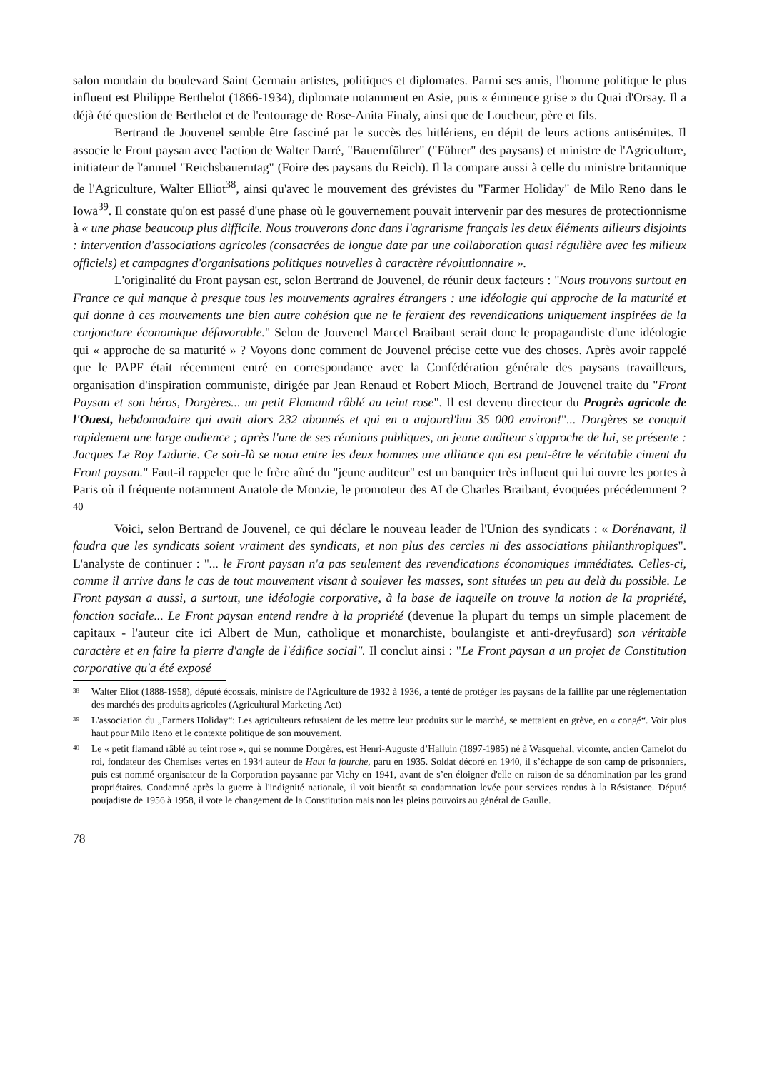salon mondain du boulevard Saint Germain artistes, politiques et diplomates. Parmi ses amis, l'homme politique le plus influent est Philippe Berthelot (1866-1934), diplomate notamment en Asie, puis « éminence grise » du Quai d'Orsay. Il a déjà été question de Berthelot et de l'entourage de Rose-Anita Finaly, ainsi que de Loucheur, père et fils.
Bertrand de Jouvenel semble être fasciné par le succès des hitlériens, en dépit de leurs actions antisémites. Il associe le Front paysan avec l'action de Walter Darré, "Bauernführer" ("Führer" des paysans) et ministre de l'Agriculture, initiateur de l'annuel "Reichsbauerntag" (Foire des paysans du Reich). Il la compare aussi à celle du ministre britannique de l'Agriculture, Walter Elliot<sup>38</sup>, ainsi qu'avec le mouvement des grévistes du "Farmer Holiday" de Milo Reno dans le Iowa<sup>39</sup>. Il constate qu'on est passé d'une phase où le gouvernement pouvait intervenir par des mesures de protectionnisme à « une phase beaucoup plus difficile. Nous trouverons donc dans l'agrarisme français les deux éléments ailleurs disjoints : intervention d'associations agricoles (consacrées de longue date par une collaboration quasi régulière avec les milieux officiels) et campagnes d'organisations politiques nouvelles à caractère révolutionnaire ».
L'originalité du Front paysan est, selon Bertrand de Jouvenel, de réunir deux facteurs : "Nous trouvons surtout en France ce qui manque à presque tous les mouvements agraires étrangers : une idéologie qui approche de la maturité et qui donne à ces mouvements une bien autre cohésion que ne le feraient des revendications uniquement inspirées de la conjoncture économique défavorable." Selon de Jouvenel Marcel Braibant serait donc le propagandiste d'une idéologie qui « approche de sa maturité » ? Voyons donc comment de Jouvenel précise cette vue des choses. Après avoir rappelé que le PAPF était récemment entré en correspondance avec la Confédération générale des paysans travailleurs, organisation d'inspiration communiste, dirigée par Jean Renaud et Robert Mioch, Bertrand de Jouvenel traite du "Front Paysan et son héros, Dorgères... un petit Flamand râblé au teint rose". Il est devenu directeur du Progrès agricole de l'Ouest, hebdomadaire qui avait alors 232 abonnés et qui en a aujourd'hui 35 000 environ!"... Dorgères se conquit rapidement une large audience ; après l'une de ses réunions publiques, un jeune auditeur s'approche de lui, se présente : Jacques Le Roy Ladurie. Ce soir-là se noua entre les deux hommes une alliance qui est peut-être le véritable ciment du Front paysan." Faut-il rappeler que le frère aîné du "jeune auditeur" est un banquier très influent qui lui ouvre les portes à Paris où il fréquente notamment Anatole de Monzie, le promoteur des AI de Charles Braibant, évoquées précédemment ?<sup>40</sup>
Voici, selon Bertrand de Jouvenel, ce qui déclare le nouveau leader de l'Union des syndicats : « Dorénavant, il faudra que les syndicats soient vraiment des syndicats, et non plus des cercles ni des associations philanthropiques". L'analyste de continuer : "... le Front paysan n'a pas seulement des revendications économiques immédiates. Celles-ci, comme il arrive dans le cas de tout mouvement visant à soulever les masses, sont situées un peu au delà du possible. Le Front paysan a aussi, a surtout, une idéologie corporative, à la base de laquelle on trouve la notion de la propriété, fonction sociale... Le Front paysan entend rendre à la propriété (devenue la plupart du temps un simple placement de capitaux - l'auteur cite ici Albert de Mun, catholique et monarchiste, boulangiste et anti-dreyfusard) son véritable caractère et en faire la pierre d'angle de l'édifice social". Il conclut ainsi : "Le Front paysan a un projet de Constitution corporative qu'a été exposé
38 Walter Eliot (1888-1958), député écossais, ministre de l'Agriculture de 1932 à 1936, a tenté de protéger les paysans de la faillite par une réglementation des marchés des produits agricoles (Agricultural Marketing Act)
39 L'association du „Farmers Holiday“: Les agriculteurs refusaient de les mettre leur produits sur le marché, se mettaient en grève, en « congé“. Voir plus haut pour Milo Reno et le contexte politique de son mouvement.
40 Le « petit flamand râblé au teint rose », qui se nomme Dorgères, est Henri-Auguste d’Halluin (1897-1985) né à Wasquehal, vicomte, ancien Camelot du roi, fondateur des Chemises vertes en 1934 auteur de Haut la fourche, paru en 1935. Soldat décoré en 1940, il s’échappe de son camp de prisonniers, puis est nommé organisateur de la Corporation paysanne par Vichy en 1941, avant de s’en éloigner d'elle en raison de sa dénomination par les grand propriétaires. Condamné après la guerre à l'indignité nationale, il voit bientôt sa condamnation levée pour services rendus à la Résistance. Député poujadiste de 1956 à 1958, il vote le changement de la Constitution mais non les pleins pouvoirs au général de Gaulle.
78